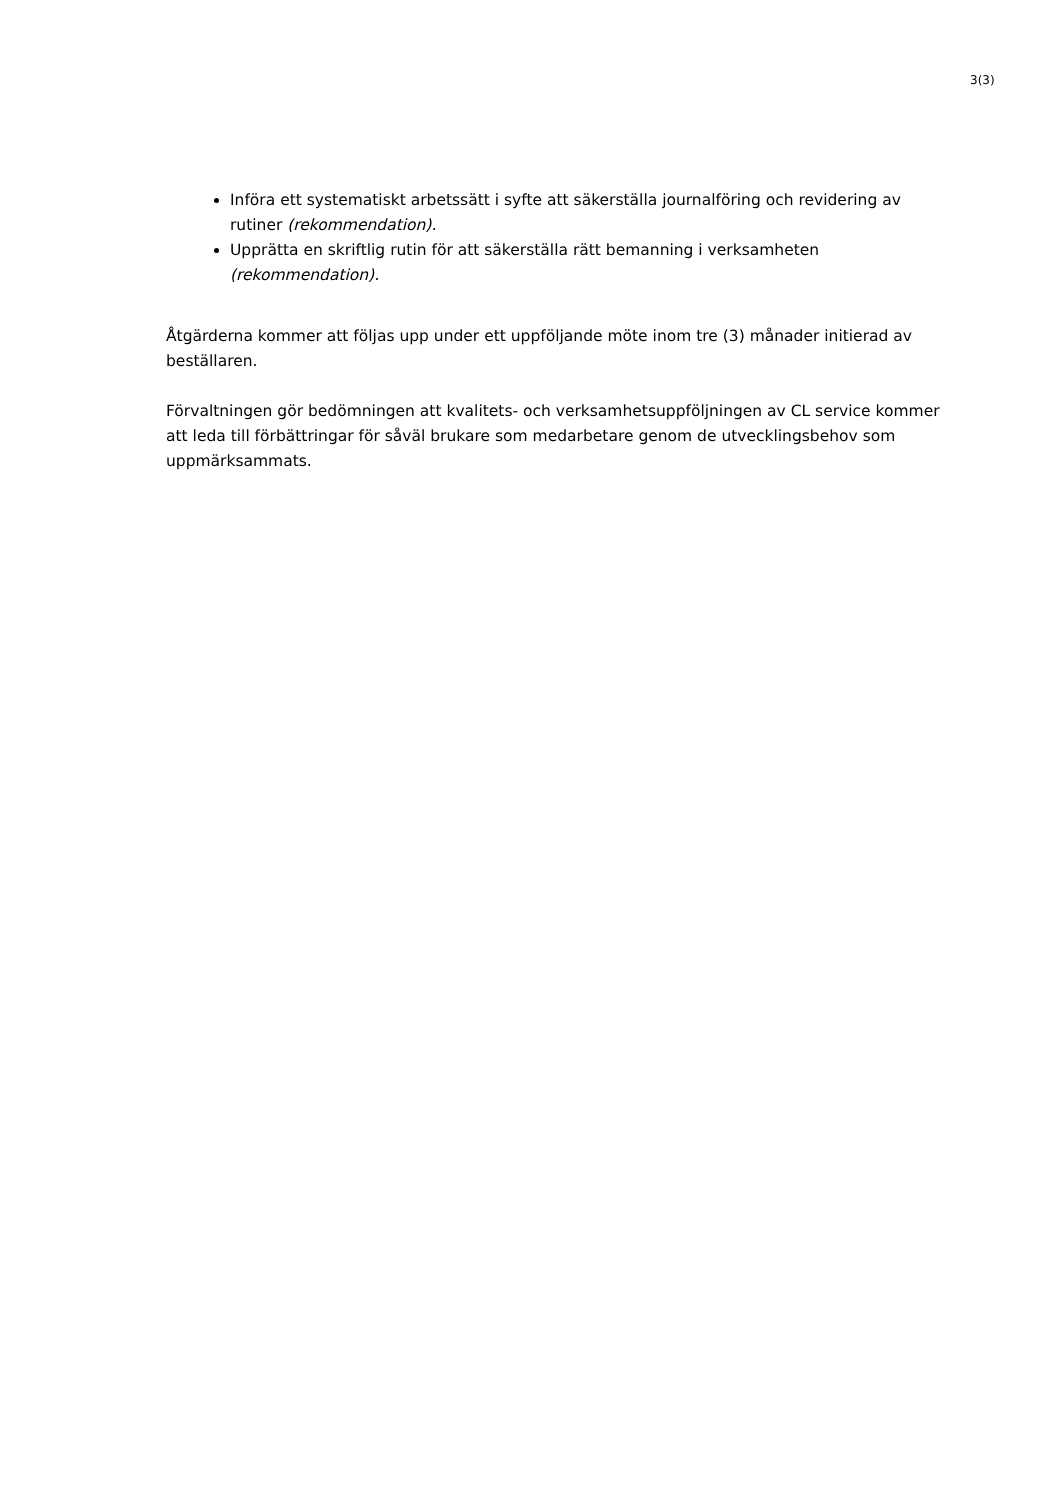3(3)
Införa ett systematiskt arbetssätt i syfte att säkerställa journalföring och revidering av rutiner (rekommendation).
Upprätta en skriftlig rutin för att säkerställa rätt bemanning i verksamheten (rekommendation).
Åtgärderna kommer att följas upp under ett uppföljande möte inom tre (3) månader initierad av beställaren.
Förvaltningen gör bedömningen att kvalitets- och verksamhetsuppföljningen av CL service kommer att leda till förbättringar för såväl brukare som medarbetare genom de utvecklingsbehov som uppmärksammats.